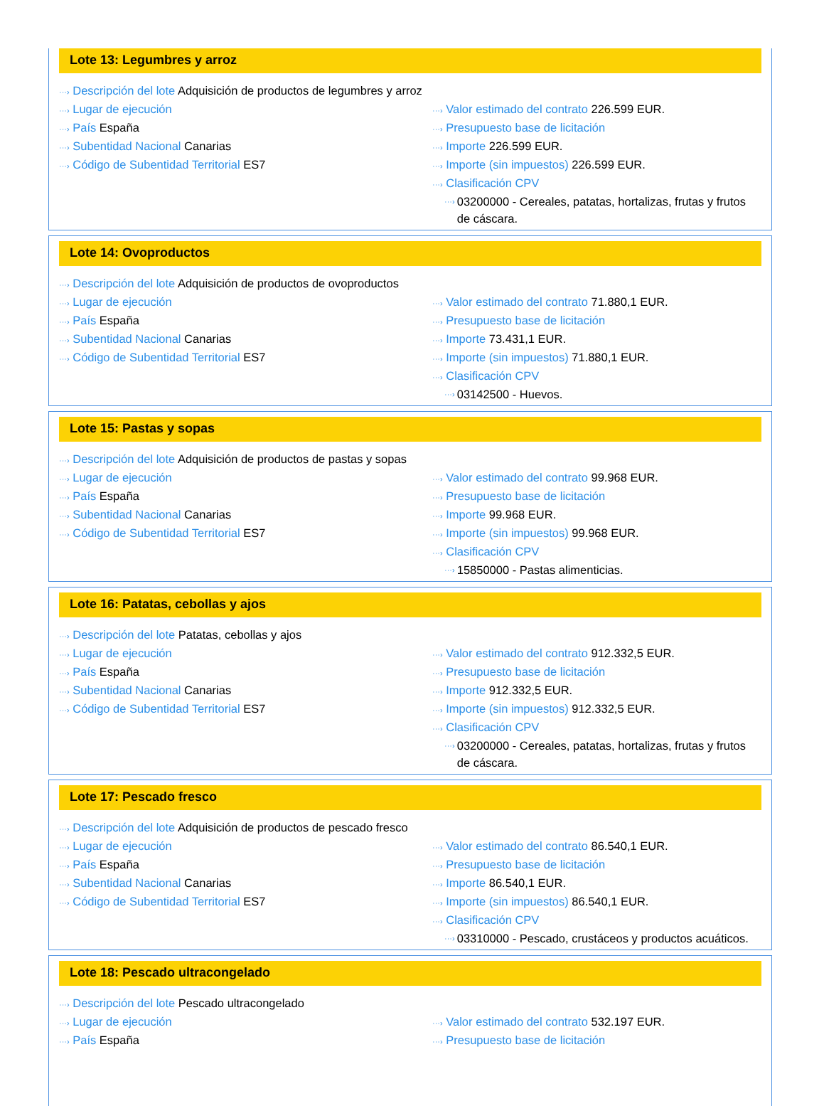Lote 13: Legumbres y arroz
···› Descripción del lote Adquisición de productos de legumbres y arroz
···› Lugar de ejecución
···› País España
···› Subentidad Nacional Canarias
···› Código de Subentidad Territorial ES7
···› Valor estimado del contrato 226.599 EUR.
···› Presupuesto base de licitación
···› Importe 226.599 EUR.
···› Importe (sin impuestos) 226.599 EUR.
···› Clasificación CPV
···›
03200000 - Cereales, patatas, hortalizas, frutas y frutos de cáscara.
Lote 14: Ovoproductos
···› Descripción del lote Adquisición de productos de ovoproductos
···› Lugar de ejecución
···› País España
···› Subentidad Nacional Canarias
···› Código de Subentidad Territorial ES7
···› Valor estimado del contrato 71.880,1 EUR.
···› Presupuesto base de licitación
···› Importe 73.431,1 EUR.
···› Importe (sin impuestos) 71.880,1 EUR.
···› Clasificación CPV
···›
03142500 - Huevos.
Lote 15: Pastas y sopas
···› Descripción del lote Adquisición de productos de pastas y sopas
···› Lugar de ejecución
···› País España
···› Subentidad Nacional Canarias
···› Código de Subentidad Territorial ES7
···› Valor estimado del contrato 99.968 EUR.
···› Presupuesto base de licitación
···› Importe 99.968 EUR.
···› Importe (sin impuestos) 99.968 EUR.
···› Clasificación CPV
···›
15850000 - Pastas alimenticias.
Lote 16: Patatas, cebollas y ajos
···› Descripción del lote Patatas, cebollas y ajos
···› Lugar de ejecución
···› País España
···› Subentidad Nacional Canarias
···› Código de Subentidad Territorial ES7
···› Valor estimado del contrato 912.332,5 EUR.
···› Presupuesto base de licitación
···› Importe 912.332,5 EUR.
···› Importe (sin impuestos) 912.332,5 EUR.
···› Clasificación CPV
···›
03200000 - Cereales, patatas, hortalizas, frutas y frutos de cáscara.
Lote 17: Pescado fresco
···› Descripción del lote Adquisición de productos de pescado fresco
···› Lugar de ejecución
···› País España
···› Subentidad Nacional Canarias
···› Código de Subentidad Territorial ES7
···› Valor estimado del contrato 86.540,1 EUR.
···› Presupuesto base de licitación
···› Importe 86.540,1 EUR.
···› Importe (sin impuestos) 86.540,1 EUR.
···› Clasificación CPV
···›
03310000 - Pescado, crustáceos y productos acuáticos.
Lote 18: Pescado ultracongelado
···› Descripción del lote Pescado ultracongelado
···› Lugar de ejecución
···› País España
···› Valor estimado del contrato 532.197 EUR.
···› Presupuesto base de licitación